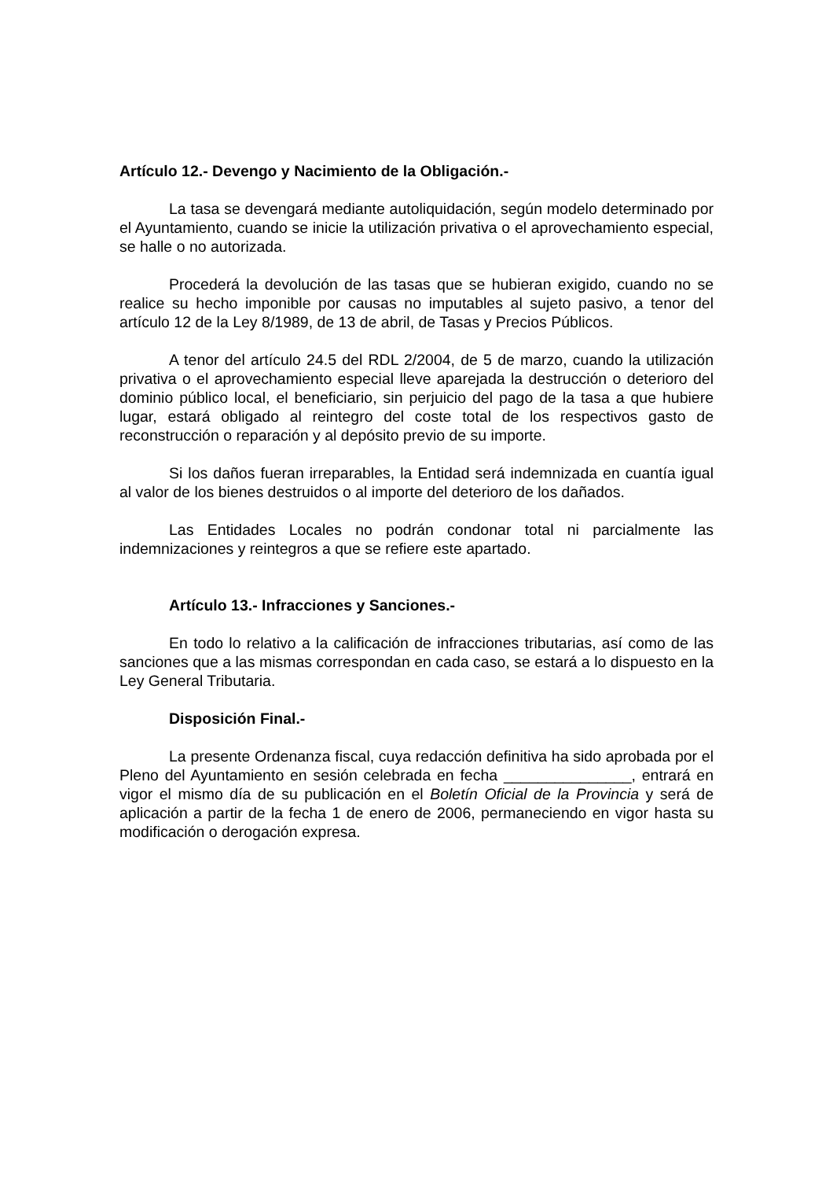Artículo 12.- Devengo y Nacimiento de la Obligación.-
La tasa se devengará mediante autoliquidación, según modelo determinado por el Ayuntamiento, cuando se inicie la utilización privativa o el aprovechamiento especial, se halle o no autorizada.
Procederá la devolución de las tasas que se hubieran exigido, cuando no se realice su hecho imponible por causas no imputables al sujeto pasivo, a tenor del artículo 12 de la Ley 8/1989, de 13 de abril, de Tasas y Precios Públicos.
A tenor del artículo 24.5 del RDL 2/2004, de 5 de marzo, cuando la utilización privativa o el aprovechamiento especial lleve aparejada la destrucción o deterioro del dominio público local, el beneficiario, sin perjuicio del pago de la tasa a que hubiere lugar, estará obligado al reintegro del coste total de los respectivos gasto de reconstrucción o reparación y al depósito previo de su importe.
Si los daños fueran irreparables, la Entidad será indemnizada en cuantía igual al valor de los bienes destruidos o al importe del deterioro de los dañados.
Las Entidades Locales no podrán condonar total ni parcialmente las indemnizaciones y reintegros a que se refiere este apartado.
Artículo 13.- Infracciones y Sanciones.-
En todo lo relativo a la calificación de infracciones tributarias, así como de las sanciones que a las mismas correspondan en cada caso, se estará a lo dispuesto en la Ley General Tributaria.
Disposición Final.-
La presente Ordenanza fiscal, cuya redacción definitiva ha sido aprobada por el Pleno del Ayuntamiento en sesión celebrada en fecha _______________, entrará en vigor el mismo día de su publicación en el Boletín Oficial de la Provincia y será de aplicación a partir de la fecha 1 de enero de 2006, permaneciendo en vigor hasta su modificación o derogación expresa.